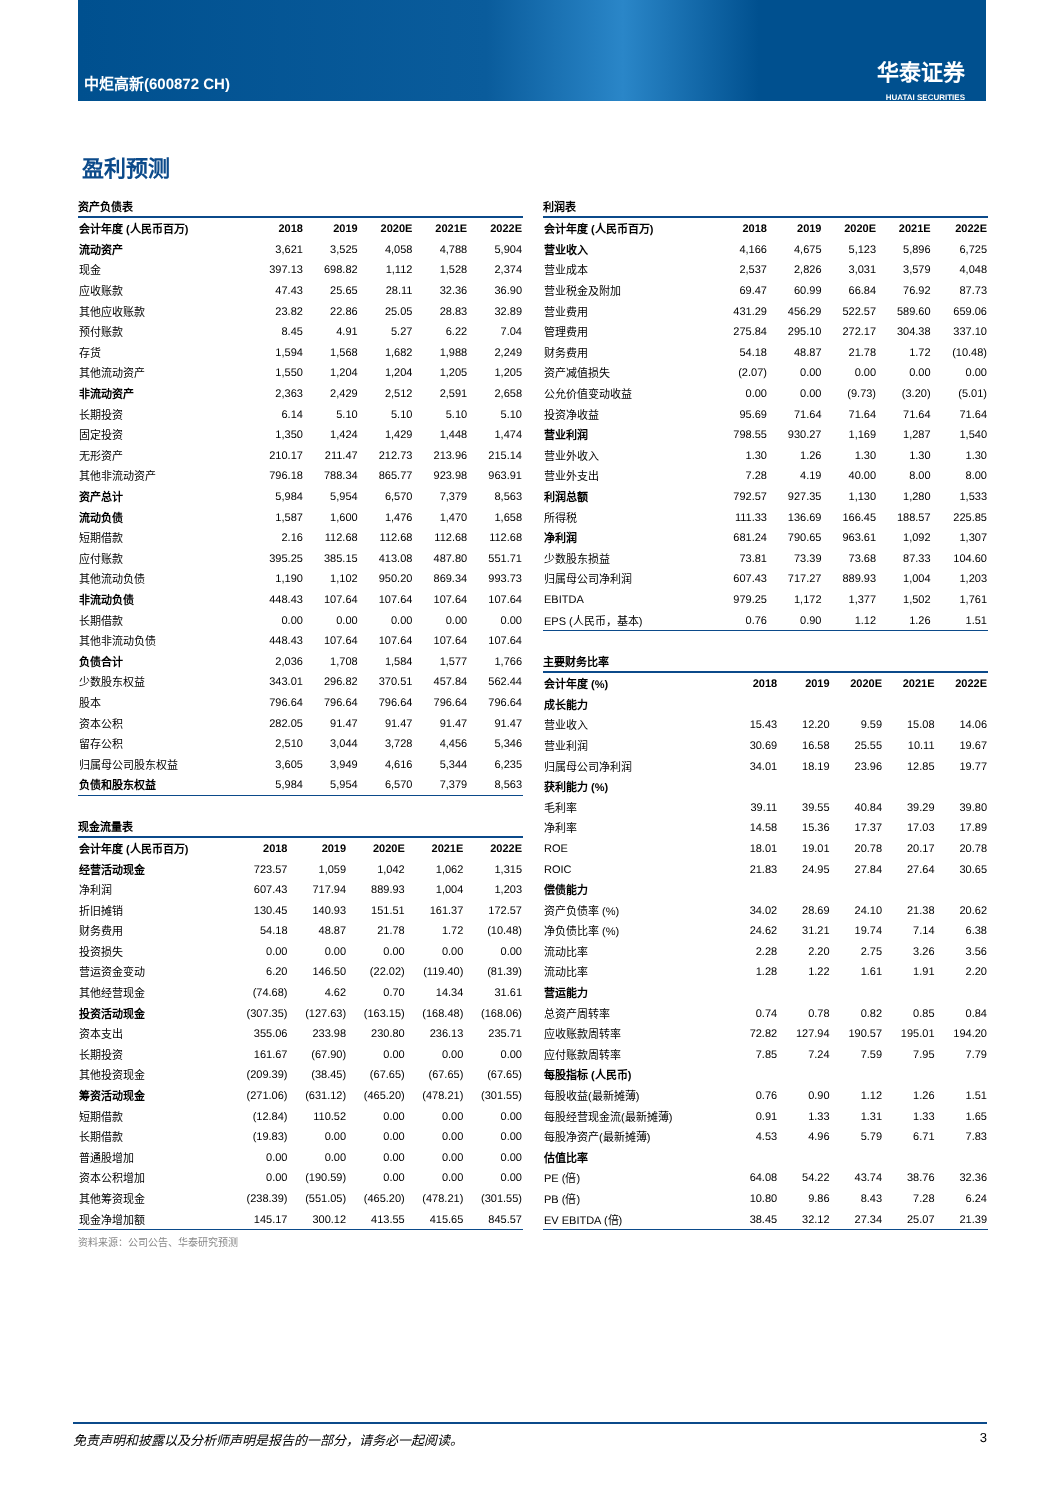中炬高新(600872 CH)
华泰证券
HUATAI SECURITIES
盈利预测
资产负债表
| 会计年度 (人民币百万) | 2018 | 2019 | 2020E | 2021E | 2022E |
| --- | --- | --- | --- | --- | --- |
| 流动资产 | 3,621 | 3,525 | 4,058 | 4,788 | 5,904 |
| 现金 | 397.13 | 698.82 | 1,112 | 1,528 | 2,374 |
| 应收账款 | 47.43 | 25.65 | 28.11 | 32.36 | 36.90 |
| 其他应收账款 | 23.82 | 22.86 | 25.05 | 28.83 | 32.89 |
| 预付账款 | 8.45 | 4.91 | 5.27 | 6.22 | 7.04 |
| 存货 | 1,594 | 1,568 | 1,682 | 1,988 | 2,249 |
| 其他流动资产 | 1,550 | 1,204 | 1,204 | 1,205 | 1,205 |
| 非流动资产 | 2,363 | 2,429 | 2,512 | 2,591 | 2,658 |
| 长期投资 | 6.14 | 5.10 | 5.10 | 5.10 | 5.10 |
| 固定投资 | 1,350 | 1,424 | 1,429 | 1,448 | 1,474 |
| 无形资产 | 210.17 | 211.47 | 212.73 | 213.96 | 215.14 |
| 其他非流动资产 | 796.18 | 788.34 | 865.77 | 923.98 | 963.91 |
| 资产总计 | 5,984 | 5,954 | 6,570 | 7,379 | 8,563 |
| 流动负债 | 1,587 | 1,600 | 1,476 | 1,470 | 1,658 |
| 短期借款 | 2.16 | 112.68 | 112.68 | 112.68 | 112.68 |
| 应付账款 | 395.25 | 385.15 | 413.08 | 487.80 | 551.71 |
| 其他流动负债 | 1,190 | 1,102 | 950.20 | 869.34 | 993.73 |
| 非流动负债 | 448.43 | 107.64 | 107.64 | 107.64 | 107.64 |
| 长期借款 | 0.00 | 0.00 | 0.00 | 0.00 | 0.00 |
| 其他非流动负债 | 448.43 | 107.64 | 107.64 | 107.64 | 107.64 |
| 负债合计 | 2,036 | 1,708 | 1,584 | 1,577 | 1,766 |
| 少数股东权益 | 343.01 | 296.82 | 370.51 | 457.84 | 562.44 |
| 股本 | 796.64 | 796.64 | 796.64 | 796.64 | 796.64 |
| 资本公积 | 282.05 | 91.47 | 91.47 | 91.47 | 91.47 |
| 留存公积 | 2,510 | 3,044 | 3,728 | 4,456 | 5,346 |
| 归属母公司股东权益 | 3,605 | 3,949 | 4,616 | 5,344 | 6,235 |
| 负债和股东权益 | 5,984 | 5,954 | 6,570 | 7,379 | 8,563 |
现金流量表
| 会计年度 (人民币百万) | 2018 | 2019 | 2020E | 2021E | 2022E |
| --- | --- | --- | --- | --- | --- |
| 经营活动现金 | 723.57 | 1,059 | 1,042 | 1,062 | 1,315 |
| 净利润 | 607.43 | 717.94 | 889.93 | 1,004 | 1,203 |
| 折旧摊销 | 130.45 | 140.93 | 151.51 | 161.37 | 172.57 |
| 财务费用 | 54.18 | 48.87 | 21.78 | 1.72 | (10.48) |
| 投资损失 | 0.00 | 0.00 | 0.00 | 0.00 | 0.00 |
| 营运资金变动 | 6.20 | 146.50 | (22.02) | (119.40) | (81.39) |
| 其他经营现金 | (74.68) | 4.62 | 0.70 | 14.34 | 31.61 |
| 投资活动现金 | (307.35) | (127.63) | (163.15) | (168.48) | (168.06) |
| 资本支出 | 355.06 | 233.98 | 230.80 | 236.13 | 235.71 |
| 长期投资 | 161.67 | (67.90) | 0.00 | 0.00 | 0.00 |
| 其他投资现金 | (209.39) | (38.45) | (67.65) | (67.65) | (67.65) |
| 筹资活动现金 | (271.06) | (631.12) | (465.20) | (478.21) | (301.55) |
| 短期借款 | (12.84) | 110.52 | 0.00 | 0.00 | 0.00 |
| 长期借款 | (19.83) | 0.00 | 0.00 | 0.00 | 0.00 |
| 普通股增加 | 0.00 | 0.00 | 0.00 | 0.00 | 0.00 |
| 资本公积增加 | 0.00 | (190.59) | 0.00 | 0.00 | 0.00 |
| 其他筹资现金 | (238.39) | (551.05) | (465.20) | (478.21) | (301.55) |
| 现金净增加额 | 145.17 | 300.12 | 413.55 | 415.65 | 845.57 |
资料来源：公司公告、华泰研究预测
利润表
| 会计年度 (人民币百万) | 2018 | 2019 | 2020E | 2021E | 2022E |
| --- | --- | --- | --- | --- | --- |
| 营业收入 | 4,166 | 4,675 | 5,123 | 5,896 | 6,725 |
| 营业成本 | 2,537 | 2,826 | 3,031 | 3,579 | 4,048 |
| 营业税金及附加 | 69.47 | 60.99 | 66.84 | 76.92 | 87.73 |
| 营业费用 | 431.29 | 456.29 | 522.57 | 589.60 | 659.06 |
| 管理费用 | 275.84 | 295.10 | 272.17 | 304.38 | 337.10 |
| 财务费用 | 54.18 | 48.87 | 21.78 | 1.72 | (10.48) |
| 资产减值损失 | (2.07) | 0.00 | 0.00 | 0.00 | 0.00 |
| 公允价值变动收益 | 0.00 | 0.00 | (9.73) | (3.20) | (5.01) |
| 投资净收益 | 95.69 | 71.64 | 71.64 | 71.64 | 71.64 |
| 营业利润 | 798.55 | 930.27 | 1,169 | 1,287 | 1,540 |
| 营业外收入 | 1.30 | 1.26 | 1.30 | 1.30 | 1.30 |
| 营业外支出 | 7.28 | 4.19 | 40.00 | 8.00 | 8.00 |
| 利润总额 | 792.57 | 927.35 | 1,130 | 1,280 | 1,533 |
| 所得税 | 111.33 | 136.69 | 166.45 | 188.57 | 225.85 |
| 净利润 | 681.24 | 790.65 | 963.61 | 1,092 | 1,307 |
| 少数股东损益 | 73.81 | 73.39 | 73.68 | 87.33 | 104.60 |
| 归属母公司净利润 | 607.43 | 717.27 | 889.93 | 1,004 | 1,203 |
| EBITDA | 979.25 | 1,172 | 1,377 | 1,502 | 1,761 |
| EPS (人民币，基本) | 0.76 | 0.90 | 1.12 | 1.26 | 1.51 |
主要财务比率
| 会计年度 (%) | 2018 | 2019 | 2020E | 2021E | 2022E |
| --- | --- | --- | --- | --- | --- |
| 成长能力 | | | | | |
| 营业收入 | 15.43 | 12.20 | 9.59 | 15.08 | 14.06 |
| 营业利润 | 30.69 | 16.58 | 25.55 | 10.11 | 19.67 |
| 归属母公司净利润 | 34.01 | 18.19 | 23.96 | 12.85 | 19.77 |
| 获利能力 (%) | | | | | |
| 毛利率 | 39.11 | 39.55 | 40.84 | 39.29 | 39.80 |
| 净利率 | 14.58 | 15.36 | 17.37 | 17.03 | 17.89 |
| ROE | 18.01 | 19.01 | 20.78 | 20.17 | 20.78 |
| ROIC | 21.83 | 24.95 | 27.84 | 27.64 | 30.65 |
| 偿债能力 | | | | | |
| 资产负债率 (%) | 34.02 | 28.69 | 24.10 | 21.38 | 20.62 |
| 净负债比率 (%) | 24.62 | 31.21 | 19.74 | 7.14 | 6.38 |
| 流动比率 | 2.28 | 2.20 | 2.75 | 3.26 | 3.56 |
| 流动比率 | 1.28 | 1.22 | 1.61 | 1.91 | 2.20 |
| 营运能力 | | | | | |
| 总资产周转率 | 0.74 | 0.78 | 0.82 | 0.85 | 0.84 |
| 应收账款周转率 | 72.82 | 127.94 | 190.57 | 195.01 | 194.20 |
| 应付账款周转率 | 7.85 | 7.24 | 7.59 | 7.95 | 7.79 |
| 每股指标 (人民币) | | | | | |
| 每股收益(最新摊薄) | 0.76 | 0.90 | 1.12 | 1.26 | 1.51 |
| 每股经营现金流(最新摊薄) | 0.91 | 1.33 | 1.31 | 1.33 | 1.65 |
| 每股净资产(最新摊薄) | 4.53 | 4.96 | 5.79 | 6.71 | 7.83 |
| 估值比率 | | | | | |
| PE (倍) | 64.08 | 54.22 | 43.74 | 38.76 | 32.36 |
| PB (倍) | 10.80 | 9.86 | 8.43 | 7.28 | 6.24 |
| EV EBITDA (倍) | 38.45 | 32.12 | 27.34 | 25.07 | 21.39 |
免责声明和披露以及分析师声明是报告的一部分，请务必一起阅读。 3